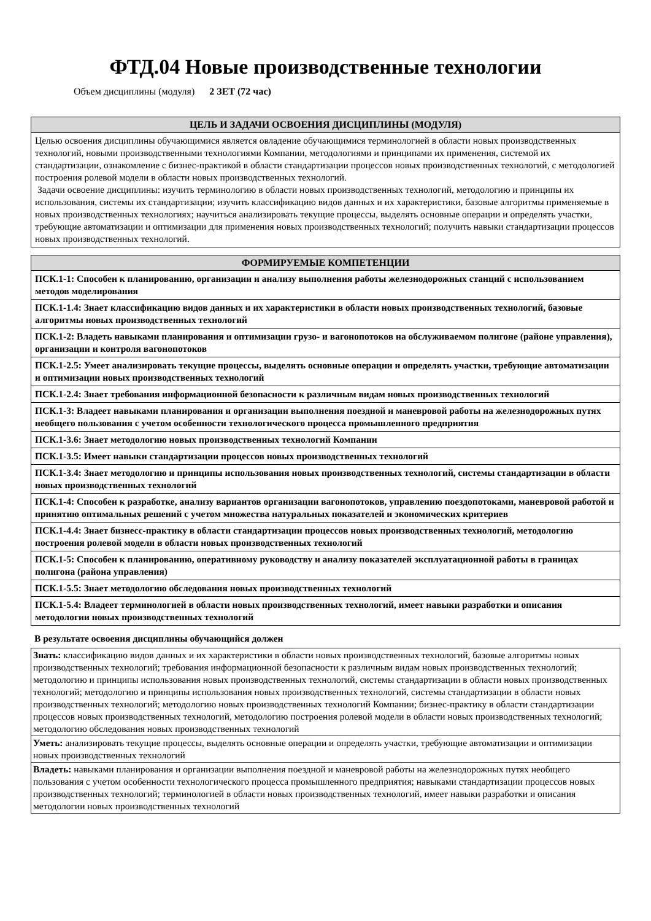ФТД.04 Новые производственные технологии
Объем дисциплины (модуля) 2 ЗЕТ (72 час)
| ЦЕЛЬ И ЗАДАЧИ ОСВОЕНИЯ ДИСЦИПЛИНЫ (МОДУЛЯ) |
| --- |
| Целью освоения дисциплины обучающимися является овладение обучающимися терминологией в области новых производственных технологий, новыми производственными технологиями Компании, методологиями и принципами их применения, системой их стандартизации, ознакомление с бизнес-практикой в области стандартизации процессов новых производственных технологий, с методологией построения ролевой модели в области новых производственных технологий. Задачи освоение дисциплины: изучить терминологию в области новых производственных технологий, методологию и принципы их использования, системы их стандартизации; изучить классификацию видов данных и их характеристики, базовые алгоритмы применяемые в новых производственных технологиях; научиться анализировать текущие процессы, выделять основные операции и определять участки, требующие автоматизации и оптимизации для применения новых производственных технологий; получить навыки стандартизации процессов новых производственных технологий. |
| ФОРМИРУЕМЫЕ КОМПЕТЕНЦИИ |
| --- |
| ПСК.1-1: Способен к планированию, организации и анализу выполнения работы железнодорожных станций с использованием методов моделирования |
| ПСК.1-1.4: Знает классификацию видов данных и их характеристики в области новых производственных технологий, базовые алгоритмы новых производственных технологий |
| ПСК.1-2: Владеть навыками планирования и оптимизации грузо- и вагонопотоков на обслуживаемом полигоне (районе управления), организации и контроля вагонопотоков |
| ПСК.1-2.5: Умеет анализировать текущие процессы, выделять основные операции и определять участки, требующие автоматизации и оптимизации новых производственных технологий |
| ПСК.1-2.4: Знает требования информационной безопасности к различным видам новых производственных технологий |
| ПСК.1-3: Владеет навыками планирования и организации выполнения поездной и маневровой работы на железнодорожных путях необщего пользования с учетом особенности технологического процесса промышленного предприятия |
| ПСК.1-3.6: Знает методологию новых производственных технологий Компании |
| ПСК.1-3.5: Имеет навыки стандартизации процессов новых производственных технологий |
| ПСК.1-3.4: Знает методологию и принципы использования новых производственных технологий, системы стандартизации в области новых производственных технологий |
| ПСК.1-4: Способен к разработке, анализу вариантов организации вагонопотоков, управлению поездопотоками, маневровой работой и принятию оптимальных решений с учетом множества натуральных показателей и экономических критериев |
| ПСК.1-4.4: Знает бизнесс-практику в области стандартизации процессов новых производственных технологий, методологию построения ролевой модели в области новых производственных технологий |
| ПСК.1-5: Способен к планированию, оперативному руководству и анализу показателей эксплуатационной работы в границах полигона (района управления) |
| ПСК.1-5.5: Знает методологию обследования новых производственных технологий |
| ПСК.1-5.4: Владеет терминологией в области новых производственных технологий, имеет навыки разработки и описания методологии новых производственных технологий |
В результате освоения дисциплины обучающийся должен
| Знать: классификацию видов данных и их характеристики в области новых производственных технологий, базовые алгоритмы новых производственных технологий; требования информационной безопасности к различным видам новых производственных технологий; методологию и принципы использования новых производственных технологий, системы стандартизации в области новых производственных технологий; методологию и принципы использования новых производственных технологий, системы стандартизации в области новых производственных технологий; методологию новых производственных технологий Компании; бизнес-практику в области стандартизации процессов новых производственных технологий, методологию построения ролевой модели в области новых производственных технологий; методологию обследования новых производственных технологий |
| Уметь: анализировать текущие процессы, выделять основные операции и определять участки, требующие автоматизации и оптимизации новых производственных технологий |
| Владеть: навыками планирования и организации выполнения поездной и маневровой работы на железнодорожных путях необщего пользования с учетом особенности технологического процесса промышленного предприятия; навыками стандартизации процессов новых производственных технологий; терминологией в области новых производственных технологий, имеет навыки разработки и описания методологии новых производственных технологий |